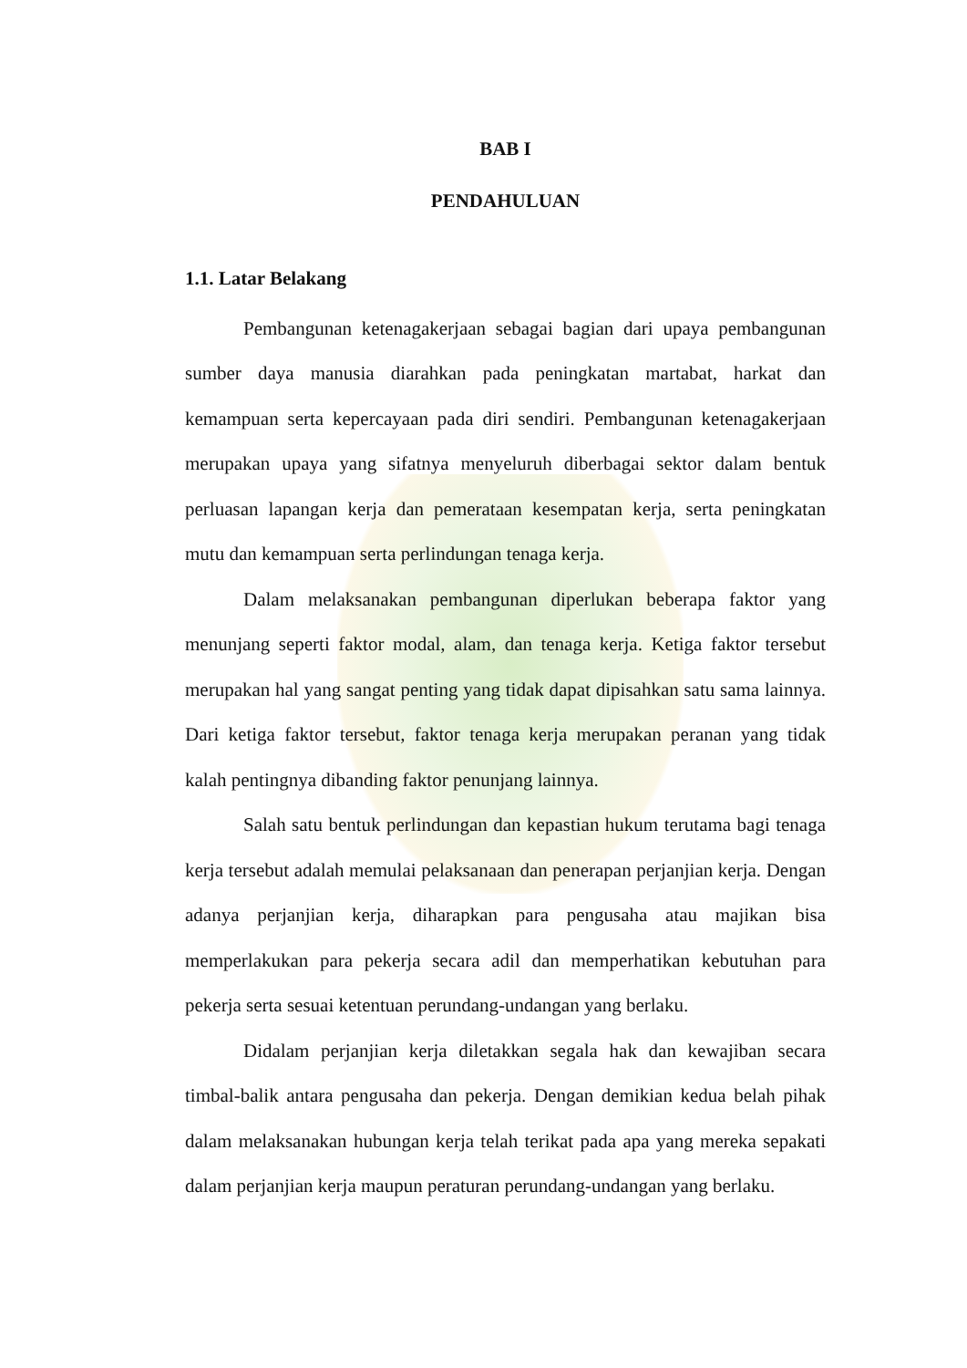BAB I
PENDAHULUAN
1.1. Latar Belakang
Pembangunan ketenagakerjaan sebagai bagian dari upaya pembangunan sumber daya manusia diarahkan pada peningkatan martabat, harkat dan kemampuan serta kepercayaan pada diri sendiri. Pembangunan ketenagakerjaan merupakan upaya yang sifatnya menyeluruh diberbagai sektor dalam bentuk perluasan lapangan kerja dan pemerataan kesempatan kerja, serta peningkatan mutu dan kemampuan serta perlindungan tenaga kerja.
Dalam melaksanakan pembangunan diperlukan beberapa faktor yang menunjang seperti faktor modal, alam, dan tenaga kerja. Ketiga faktor tersebut merupakan hal yang sangat penting yang tidak dapat dipisahkan satu sama lainnya. Dari ketiga faktor tersebut, faktor tenaga kerja merupakan peranan yang tidak kalah pentingnya dibanding faktor penunjang lainnya.
Salah satu bentuk perlindungan dan kepastian hukum terutama bagi tenaga kerja tersebut adalah memulai pelaksanaan dan penerapan perjanjian kerja. Dengan adanya perjanjian kerja, diharapkan para pengusaha atau majikan bisa memperlakukan para pekerja secara adil dan memperhatikan kebutuhan para pekerja serta sesuai ketentuan perundang-undangan yang berlaku.
Didalam perjanjian kerja diletakkan segala hak dan kewajiban secara timbal-balik antara pengusaha dan pekerja. Dengan demikian kedua belah pihak dalam melaksanakan hubungan kerja telah terikat pada apa yang mereka sepakati dalam perjanjian kerja maupun peraturan perundang-undangan yang berlaku.